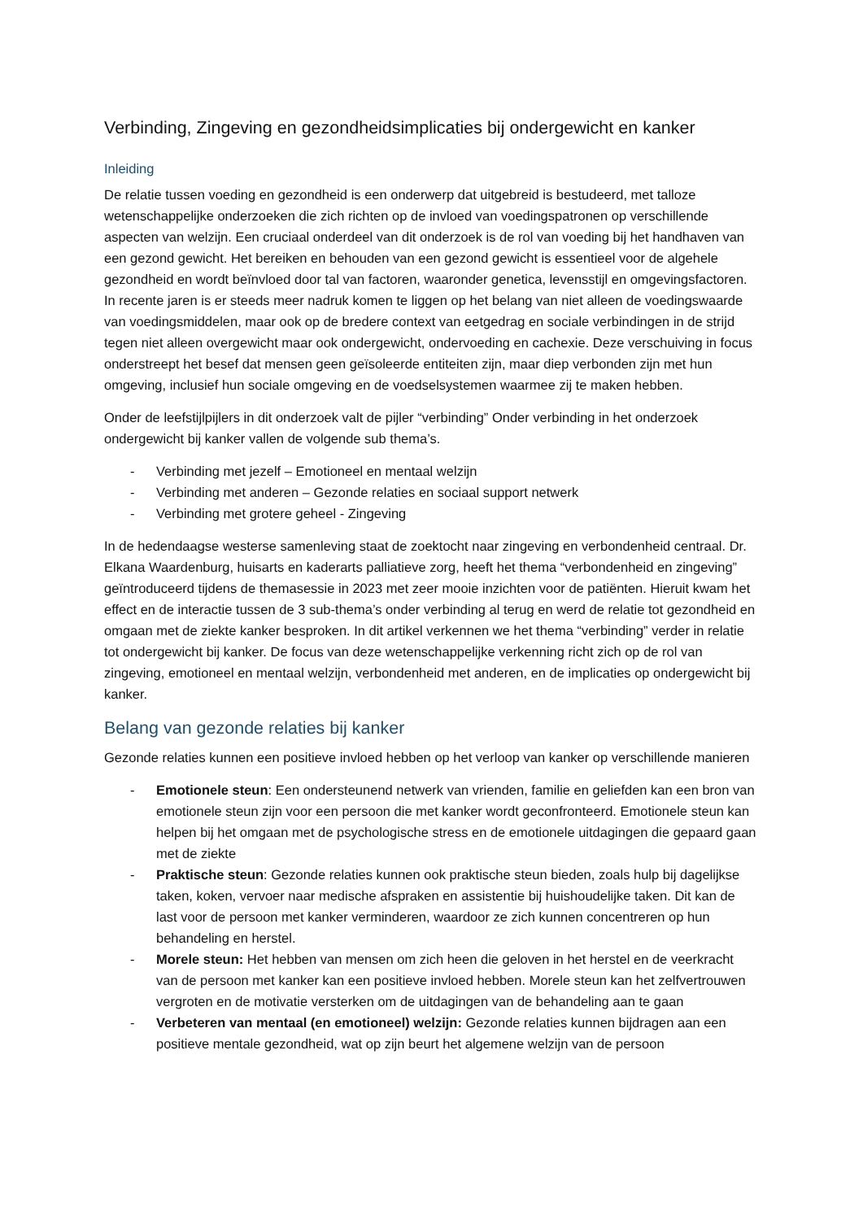Verbinding, Zingeving en gezondheidsimplicaties bij ondergewicht en kanker
Inleiding
De relatie tussen voeding en gezondheid is een onderwerp dat uitgebreid is bestudeerd, met talloze wetenschappelijke onderzoeken die zich richten op de invloed van voedingspatronen op verschillende aspecten van welzijn. Een cruciaal onderdeel van dit onderzoek is de rol van voeding bij het handhaven van een gezond gewicht. Het bereiken en behouden van een gezond gewicht is essentieel voor de algehele gezondheid en wordt beïnvloed door tal van factoren, waaronder genetica, levensstijl en omgevingsfactoren. In recente jaren is er steeds meer nadruk komen te liggen op het belang van niet alleen de voedingswaarde van voedingsmiddelen, maar ook op de bredere context van eetgedrag en sociale verbindingen in de strijd tegen niet alleen overgewicht maar ook ondergewicht, ondervoeding en cachexie. Deze verschuiving in focus onderstreept het besef dat mensen geen geïsoleerde entiteiten zijn, maar diep verbonden zijn met hun omgeving, inclusief hun sociale omgeving en de voedselsystemen waarmee zij te maken hebben.
Onder de leefstijlpijlers in dit onderzoek valt de pijler “verbinding” Onder verbinding in het onderzoek ondergewicht bij kanker vallen de volgende sub thema’s.
- Verbinding met jezelf – Emotioneel en mentaal welzijn
- Verbinding met anderen – Gezonde relaties en sociaal support netwerk
- Verbinding met grotere geheel - Zingeving
In de hedendaagse westerse samenleving staat de zoektocht naar zingeving en verbondenheid centraal. Dr. Elkana Waardenburg, huisarts en kaderarts palliatieve zorg, heeft het thema “verbondenheid en zingeving” geïntroduceerd tijdens de themasessie in 2023 met zeer mooie inzichten voor de patiënten. Hieruit kwam het effect en de interactie tussen de 3 sub-thema’s onder verbinding al terug en werd de relatie tot gezondheid en omgaan met de ziekte kanker besproken. In dit artikel verkennen we het thema “verbinding” verder in relatie tot ondergewicht bij kanker. De focus van deze wetenschappelijke verkenning richt zich op de rol van zingeving, emotioneel en mentaal welzijn, verbondenheid met anderen, en de implicaties op ondergewicht bij kanker.
Belang van gezonde relaties bij kanker
Gezonde relaties kunnen een positieve invloed hebben op het verloop van kanker op verschillende manieren
- Emotionele steun: Een ondersteunend netwerk van vrienden, familie en geliefden kan een bron van emotionele steun zijn voor een persoon die met kanker wordt geconfronteerd. Emotionele steun kan helpen bij het omgaan met de psychologische stress en de emotionele uitdagingen die gepaard gaan met de ziekte
- Praktische steun: Gezonde relaties kunnen ook praktische steun bieden, zoals hulp bij dagelijkse taken, koken, vervoer naar medische afspraken en assistentie bij huishoudelijke taken. Dit kan de last voor de persoon met kanker verminderen, waardoor ze zich kunnen concentreren op hun behandeling en herstel.
- Morele steun: Het hebben van mensen om zich heen die geloven in het herstel en de veerkracht van de persoon met kanker kan een positieve invloed hebben. Morele steun kan het zelfvertrouwen vergroten en de motivatie versterken om de uitdagingen van de behandeling aan te gaan
- Verbeteren van mentaal (en emotioneel) welzijn: Gezonde relaties kunnen bijdragen aan een positieve mentale gezondheid, wat op zijn beurt het algemene welzijn van de persoon